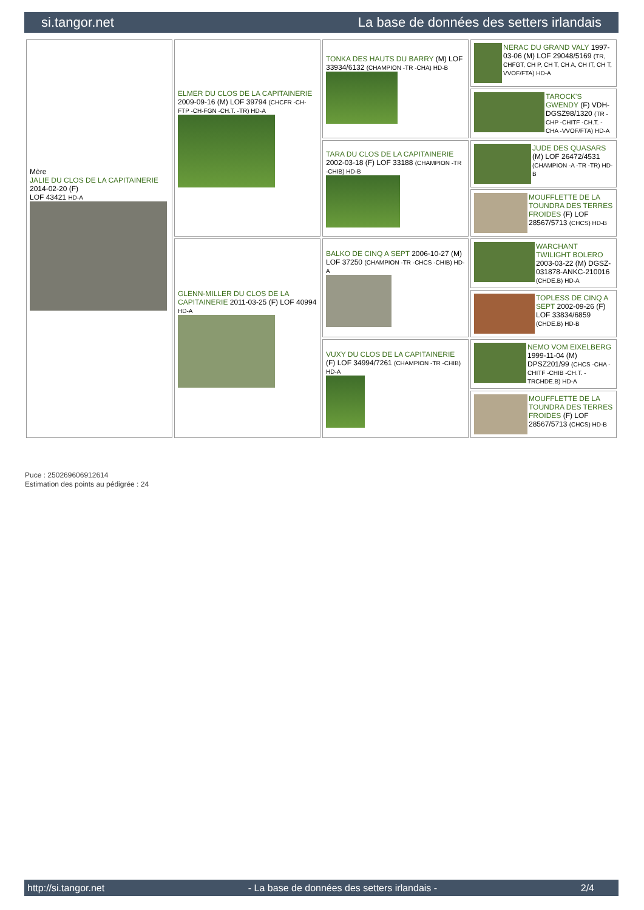si.tangor.net La base de données des setters irlandais
| Mère JALIE DU CLOS DE LA CAPITAINERIE 2014-02-20 (F) LOF 43421 HD-A | ELMER DU CLOS DE LA CAPITAINERIE 2009-09-16 (M) LOF 39794 (CHCFR -CH-FTP -CH-FGN -CH.T. -TR) HD-A | TONKA DES HAUTS DU BARRY (M) LOF 33934/6132 (CHAMPION -TR -CHA) HD-B | NERAC DU GRAND VALY 1997-03-06 (M) LOF 29048/5169 (TR, CHFGT, CH P, CH T, CH A, CH IT, CH T, VVOF/FTA) HD-A |
| | | | TAROCK'S GWENDY (F) VDH-DGSZ98/1320 (TR -CHP -CHITF -CH.T. -CHA -VVOF/FTA) HD-A |
| | | TARA DU CLOS DE LA CAPITAINERIE 2002-03-18 (F) LOF 33188 (CHAMPION -TR -CHIB) HD-B | JUDE DES QUASARS (M) LOF 26472/4531 (CHAMPION -A -TR -TR) HD-B |
| | | | MOUFFLETTE DE LA TOUNDRA DES TERRES FROIDES (F) LOF 28567/5713 (CHCS) HD-B |
| | GLENN-MILLER DU CLOS DE LA CAPITAINERIE 2011-03-25 (F) LOF 40994 HD-A | BALKO DE CINQ A SEPT 2006-10-27 (M) LOF 37250 (CHAMPION -TR -CHCS -CHIB) HD-A | WARCHANT TWILIGHT BOLERO 2003-03-22 (M) DGSZ-031878-ANKC-210016 (CHDE.B) HD-A |
| | | | TOPLESS DE CINQ A SEPT 2002-09-26 (F) LOF 33834/6859 (CHDE.B) HD-B |
| | | VUXY DU CLOS DE LA CAPITAINERIE (F) LOF 34994/7261 (CHAMPION -TR -CHIB) HD-A | NEMO VOM EIXELBERG 1999-11-04 (M) DPSZ201/99 (CHCS -CHA -CHITF -CHIB -CH.T. -TRCHDE.B) HD-A |
| | | | MOUFFLETTE DE LA TOUNDRA DES TERRES FROIDES (F) LOF 28567/5713 (CHCS) HD-B |
Puce : 250269606912614
Estimation des points au pédigrée : 24
http://si.tangor.net - La base de données des setters irlandais - 2/4